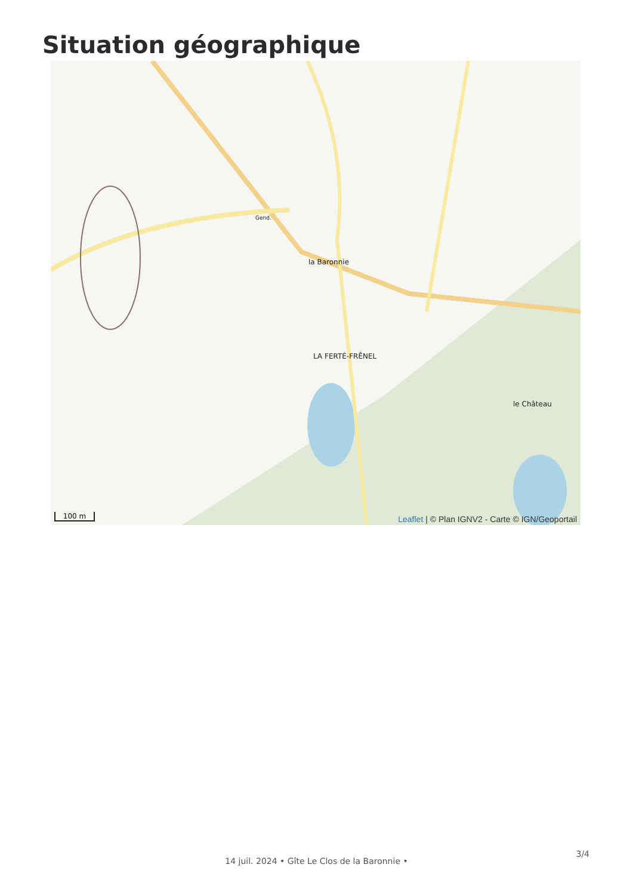Situation géographique
la Baronnie
LA FERTÉ-FRÊNEL
le Château
Gend.
100 m
Leaflet | © Plan IGNV2 - Carte © IGN/Geoportail
14 juil. 2024 • Gîte Le Clos de la Baronnie •
3/4